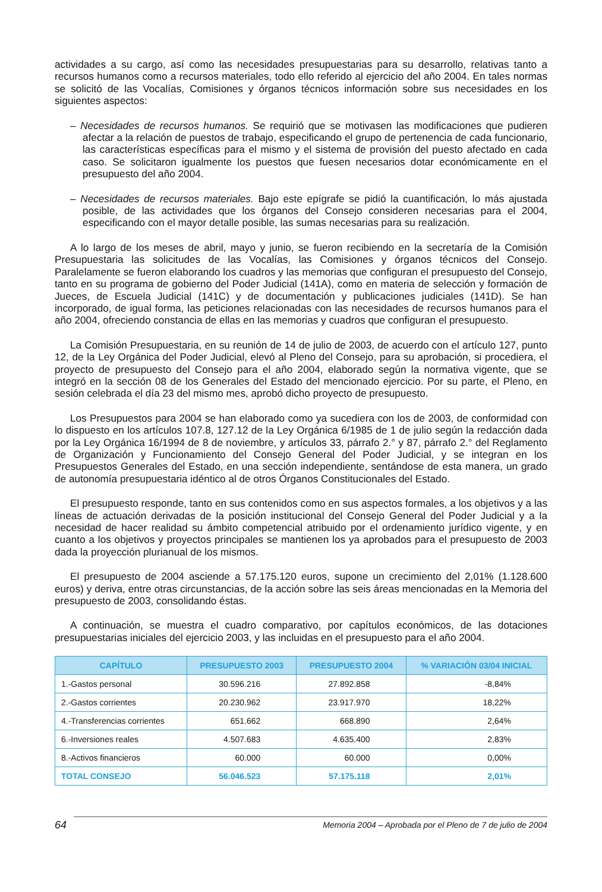actividades a su cargo, así como las necesidades presupuestarias para su desarrollo, relativas tanto a recursos humanos como a recursos materiales, todo ello referido al ejercicio del año 2004. En tales normas se solicitó de las Vocalías, Comisiones y órganos técnicos información sobre sus necesidades en los siguientes aspectos:
– Necesidades de recursos humanos. Se requirió que se motivasen las modificaciones que pudieren afectar a la relación de puestos de trabajo, especificando el grupo de pertenencia de cada funcionario, las características específicas para el mismo y el sistema de provisión del puesto afectado en cada caso. Se solicitaron igualmente los puestos que fuesen necesarios dotar económicamente en el presupuesto del año 2004.
– Necesidades de recursos materiales. Bajo este epígrafe se pidió la cuantificación, lo más ajustada posible, de las actividades que los órganos del Consejo consideren necesarias para el 2004, especificando con el mayor detalle posible, las sumas necesarias para su realización.
A lo largo de los meses de abril, mayo y junio, se fueron recibiendo en la secretaría de la Comisión Presupuestaria las solicitudes de las Vocalías, las Comisiones y órganos técnicos del Consejo. Paralelamente se fueron elaborando los cuadros y las memorias que configuran el presupuesto del Consejo, tanto en su programa de gobierno del Poder Judicial (141A), como en materia de selección y formación de Jueces, de Escuela Judicial (141C) y de documentación y publicaciones judiciales (141D). Se han incorporado, de igual forma, las peticiones relacionadas con las necesidades de recursos humanos para el año 2004, ofreciendo constancia de ellas en las memorias y cuadros que configuran el presupuesto.
La Comisión Presupuestaria, en su reunión de 14 de julio de 2003, de acuerdo con el artículo 127, punto 12, de la Ley Orgánica del Poder Judicial, elevó al Pleno del Consejo, para su aprobación, si procediera, el proyecto de presupuesto del Consejo para el año 2004, elaborado según la normativa vigente, que se integró en la sección 08 de los Generales del Estado del mencionado ejercicio. Por su parte, el Pleno, en sesión celebrada el día 23 del mismo mes, aprobó dicho proyecto de presupuesto.
Los Presupuestos para 2004 se han elaborado como ya sucediera con los de 2003, de conformidad con lo dispuesto en los artículos 107.8, 127.12 de la Ley Orgánica 6/1985 de 1 de julio según la redacción dada por la Ley Orgánica 16/1994 de 8 de noviembre, y artículos 33, párrafo 2.° y 87, párrafo 2.° del Reglamento de Organización y Funcionamiento del Consejo General del Poder Judicial, y se integran en los Presupuestos Generales del Estado, en una sección independiente, sentándose de esta manera, un grado de autonomía presupuestaria idéntico al de otros Órganos Constitucionales del Estado.
El presupuesto responde, tanto en sus contenidos como en sus aspectos formales, a los objetivos y a las líneas de actuación derivadas de la posición institucional del Consejo General del Poder Judicial y a la necesidad de hacer realidad su ámbito competencial atribuido por el ordenamiento jurídico vigente, y en cuanto a los objetivos y proyectos principales se mantienen los ya aprobados para el presupuesto de 2003 dada la proyección plurianual de los mismos.
El presupuesto de 2004 asciende a 57.175.120 euros, supone un crecimiento del 2,01% (1.128.600 euros) y deriva, entre otras circunstancias, de la acción sobre las seis áreas mencionadas en la Memoria del presupuesto de 2003, consolidando éstas.
A continuación, se muestra el cuadro comparativo, por capítulos económicos, de las dotaciones presupuestarias iniciales del ejercicio 2003, y las incluidas en el presupuesto para el año 2004.
| CAPÍTULO | PRESUPUESTO 2003 | PRESUPUESTO 2004 | % VARIACIÓN 03/04 INICIAL |
| --- | --- | --- | --- |
| 1.-Gastos personal | 30.596.216 | 27.892.858 | -8,84% |
| 2.-Gastos corrientes | 20.230.962 | 23.917.970 | 18,22% |
| 4.-Transferencias corrientes | 651.662 | 668.890 | 2,64% |
| 6.-Inversiones reales | 4.507.683 | 4.635.400 | 2,83% |
| 8.-Activos financieros | 60.000 | 60.000 | 0,00% |
| TOTAL CONSEJO | 56.046.523 | 57.175.118 | 2,01% |
64 Memoria 2004 – Aprobada por el Pleno de 7 de julio de 2004